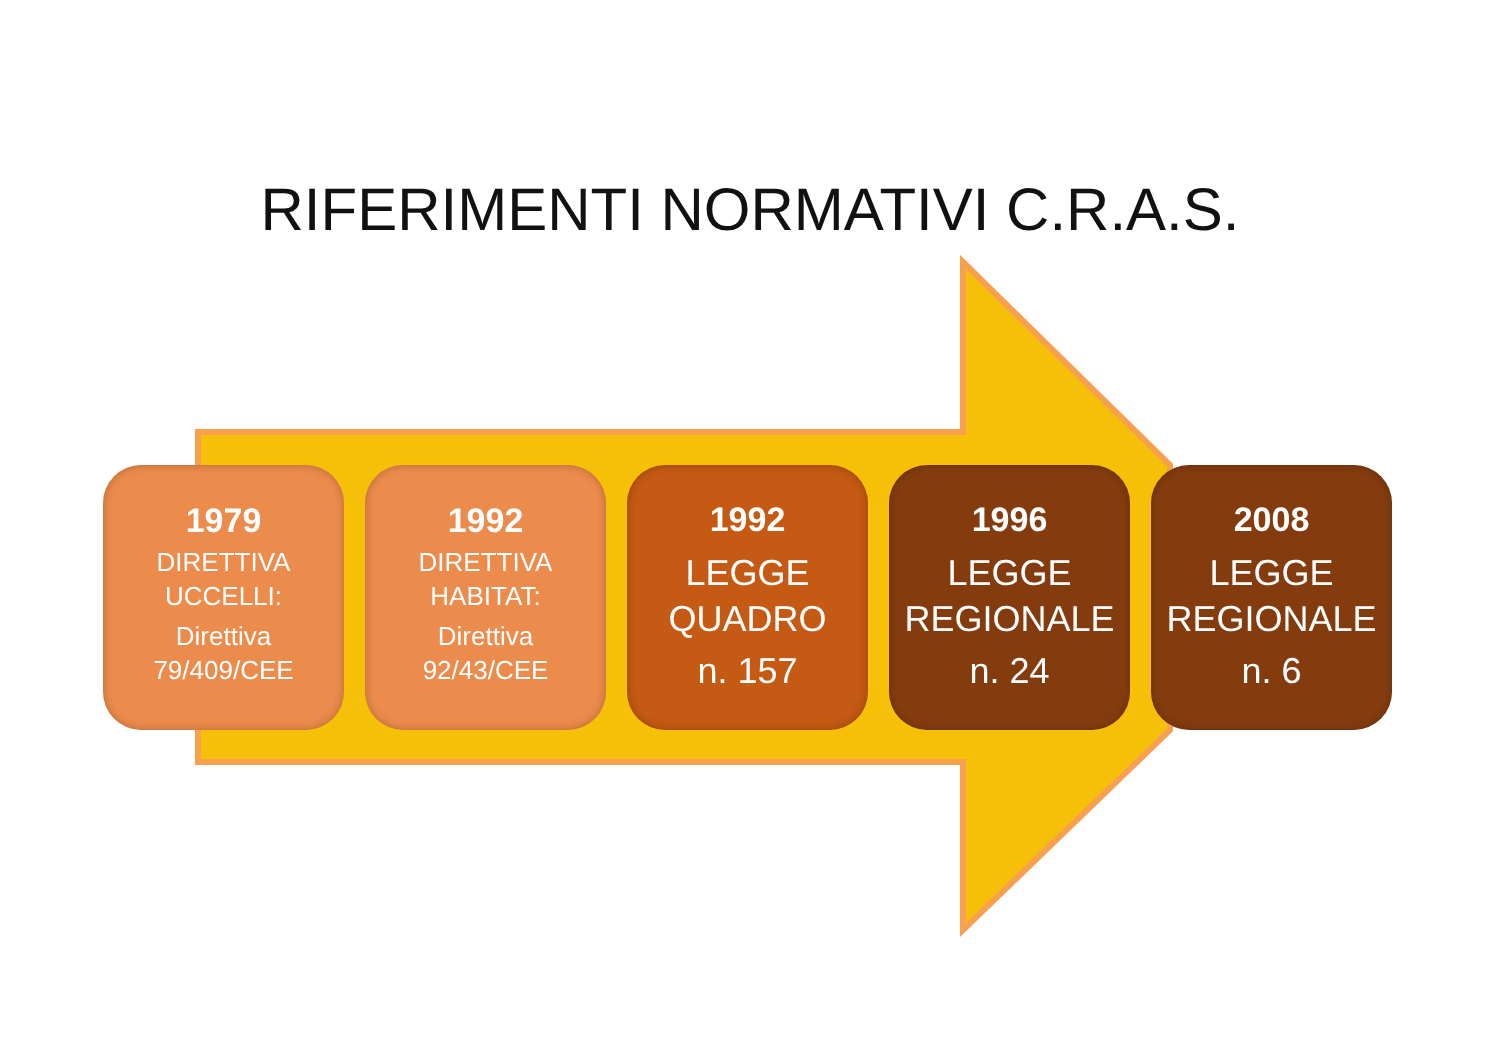RIFERIMENTI NORMATIVI C.R.A.S.
1979
DIRETTIVA
UCCELLI:
Direttiva
79/409/CEE
1992
DIRETTIVA
HABITAT:
Direttiva
92/43/CEE
1992
LEGGE
QUADRO
n. 157
1996
LEGGE
REGIONALE
n. 24
2008
LEGGE
REGIONALE
n. 6